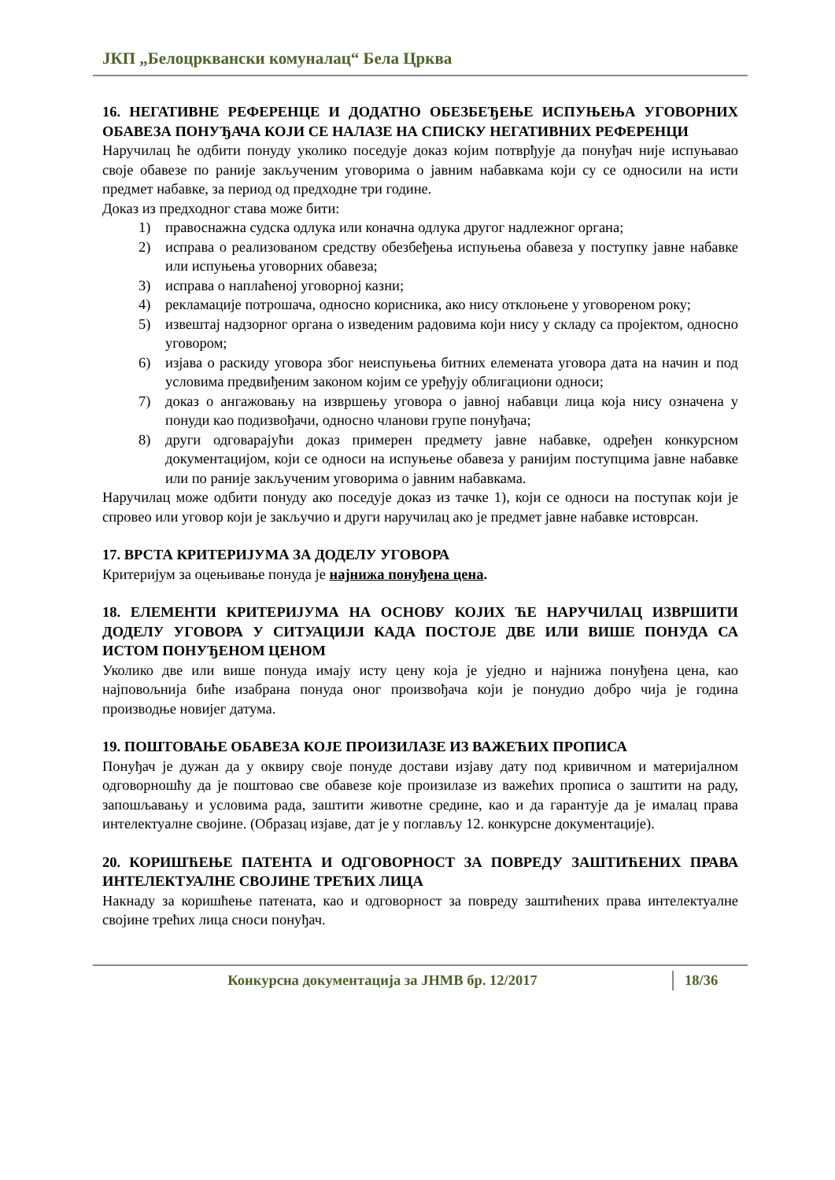ЈКП „Белоцрквански комуналац“ Бела Црква
16. НЕГАТИВНЕ РЕФЕРЕНЦЕ И ДОДАТНО ОБЕЗБЕЂЕЊЕ ИСПУЊЕЊА УГОВОРНИХ ОБАВЕЗА ПОНУЂАЧА КОЈИ СЕ НАЛАЗЕ НА СПИСКУ НЕГАТИВНИХ РЕФЕРЕНЦИ
Наручилац ће одбити понуду уколико поседује доказ којим потврђује да понуђач није испуњавао своје обавезе по раније закљученим уговорима о јавним набавкама који су се односили на исти предмет набавке, за период од предходне три године.
Доказ из предходног става може бити:
1) правоснажна судска одлука или коначна одлука другог надлежног органа;
2) исправа о реализованом средству обезбеђења испуњења обавеза у поступку јавне набавке или испуњења уговорних обавеза;
3) исправа о наплаћеној уговорној казни;
4) рекламације потрошача, односно корисника, ако нису отклоњене у уговореном року;
5) извештај надзорног органа о изведеним радовима који нису у складу са пројектом, односно уговором;
6) изјава о раскиду уговора због неиспуњења битних елемената уговора дата на начин и под условима предвиђеним законом којим се уређују облигациони односи;
7) доказ о ангажовању на извршењу уговора о јавној набавци лица која нису означена у понуди као подизвођачи, односно чланови групе понуђача;
8) други одговарајући доказ примерен предмету јавне набавке, одређен конкурсном документацијом, који се односи на испуњење обавеза у ранијим поступцима јавне набавке или по раније закљученим уговорима о јавним набавкама.
Наручилац може одбити понуду ако поседује доказ из тачке 1), који се односи на поступак који је спровео или уговор који је закључио и други наручилац ако је предмет јавне набавке истоврсан.
17. ВРСТА КРИТЕРИЈУМА ЗА ДОДЕЛУ УГОВОРА
Критеријум за оцењивање понуда је најнижа понуђена цена.
18. ЕЛЕМЕНТИ КРИТЕРИЈУМА НА ОСНОВУ КОЈИХ ЋЕ НАРУЧИЛАЦ ИЗВРШИТИ ДОДЕЛУ УГОВОРА У СИТУАЦИЈИ КАДА ПОСТОЈЕ ДВЕ ИЛИ ВИШЕ ПОНУДА СА ИСТОМ ПОНУЂЕНОМ ЦЕНОМ
Уколико две или више понуда имају исту цену која је уједно и најнижа понуђена цена, као најповољнија биће изабрана понуда оног произвођача који је понудио добро чија је година производње новијег датума.
19. ПОШТОВАЊЕ ОБАВЕЗА КОЈЕ ПРОИЗИЛАЗЕ ИЗ ВАЖЕЋИХ ПРОПИСА
Понуђач је дужан да у оквиру своје понуде достави изјаву дату под кривичном и материјалном одговорношћу да је поштовао све обавезе које произилазе из важећих прописа о заштити на раду, запошљавању и условима рада, заштити животне средине, као и да гарантује да је ималац права интелектуалне својине. (Образац изјаве, дат је у поглављу 12. конкурсне документације).
20. КОРИШЋЕЊЕ ПАТЕНТА И ОДГОВОРНОСТ ЗА ПОВРЕДУ ЗАШТИЋЕНИХ ПРАВА ИНТЕЛЕКТУАЛНЕ СВОЈИНЕ ТРЕЋИХ ЛИЦА
Накнаду за коришћење патената, као и одговорност за повреду заштићених права интелектуалне својине трећих лица сноси понуђач.
Конкурсна документација за ЈНМВ бр. 12/2017 18/36